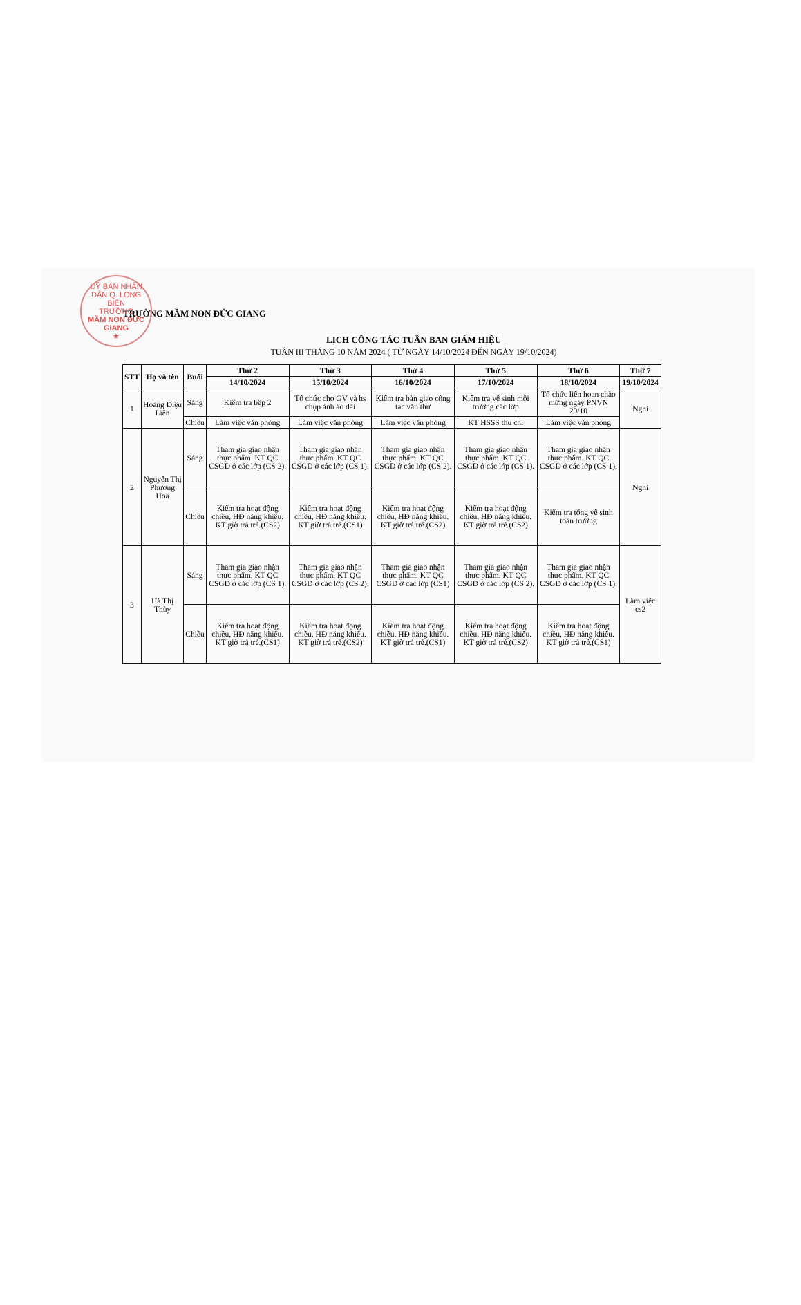UỶ BAN NHÂN DÂN Q. LONG BIÊN
TRƯỜNG
MẦM NON ĐỨC GIANG
★
TRƯỜNG MẦM NON ĐỨC GIANG
LỊCH CÔNG TÁC TUẦN BAN GIÁM HIỆU
TUẦN III THÁNG 10 NĂM 2024 ( TỪ NGÀY 14/10/2024 ĐẾN NGÀY 19/10/2024)
| STT | Họ và tên | Buổi | Thứ 2 | Thứ 3 | Thứ 4 | Thứ 5 | Thứ 6 | Thứ 7 |
| --- | --- | --- | --- | --- | --- | --- | --- | --- |
| | | | 14/10/2024 | 15/10/2024 | 16/10/2024 | 17/10/2024 | 18/10/2024 | 19/10/2024 |
| 1 | Hoàng Diệu Liên | Sáng | Kiểm tra bếp 2 | Tổ chức cho GV và hs chụp ảnh áo dài | Kiểm tra bàn giao công tác văn thư | Kiểm tra vệ sinh môi trường các lớp | Tổ chức liên hoan chào mừng ngày PNVN 20/10 | Nghỉ |
| | | Chiều | Làm việc văn phòng | Làm việc văn phòng | Làm việc văn phòng | KT HSSS thu chi | Làm việc văn phòng | |
| 2 | Nguyễn Thị Phương Hoa | Sáng | Tham gia giao nhận thực phẩm. KT QC CSGD ở các lớp (CS 2). | Tham gia giao nhận thực phẩm. KT QC CSGD ở các lớp (CS 1). | Tham gia giao nhận thực phẩm. KT QC CSGD ở các lớp (CS 2). | Tham gia giao nhận thực phẩm. KT QC CSGD ở các lớp (CS 1). | Tham gia giao nhận thực phẩm. KT QC CSGD ở các lớp (CS 1). | Nghỉ |
| | | Chiều | Kiểm tra hoạt động chiều, HĐ năng khiếu. KT giờ trả trẻ.(CS2) | Kiểm tra hoạt động chiều, HĐ năng khiếu. KT giờ trả trẻ.(CS1) | Kiểm tra hoạt động chiều, HĐ năng khiếu. KT giờ trả trẻ.(CS2) | Kiểm tra hoạt động chiều, HĐ năng khiếu. KT giờ trả trẻ.(CS2) | Kiểm tra tổng vệ sinh toàn trường | |
| 3 | Hà Thị Thùy | Sáng | Tham gia giao nhận thực phẩm. KT QC CSGD ở các lớp (CS 1). | Tham gia giao nhận thực phẩm. KT QC CSGD ở các lớp (CS 2). | Tham gia giao nhận thực phẩm. KT QC CSGD ở các lớp (CS1) | Tham gia giao nhận thực phẩm. KT QC CSGD ở các lớp (CS 2). | Tham gia giao nhận thực phẩm. KT QC CSGD ở các lớp (CS 1). | Làm việc cs2 |
| | | Chiều | Kiểm tra hoạt động chiều, HĐ năng khiếu. KT giờ trả trẻ.(CS1) | Kiểm tra hoạt động chiều, HĐ năng khiếu. KT giờ trả trẻ.(CS2) | Kiểm tra hoạt động chiều, HĐ năng khiếu. KT giờ trả trẻ.(CS1) | Kiểm tra hoạt động chiều, HĐ năng khiếu. KT giờ trả trẻ.(CS2) | Kiểm tra hoạt động chiều, HĐ năng khiếu. KT giờ trả trẻ.(CS1) | |